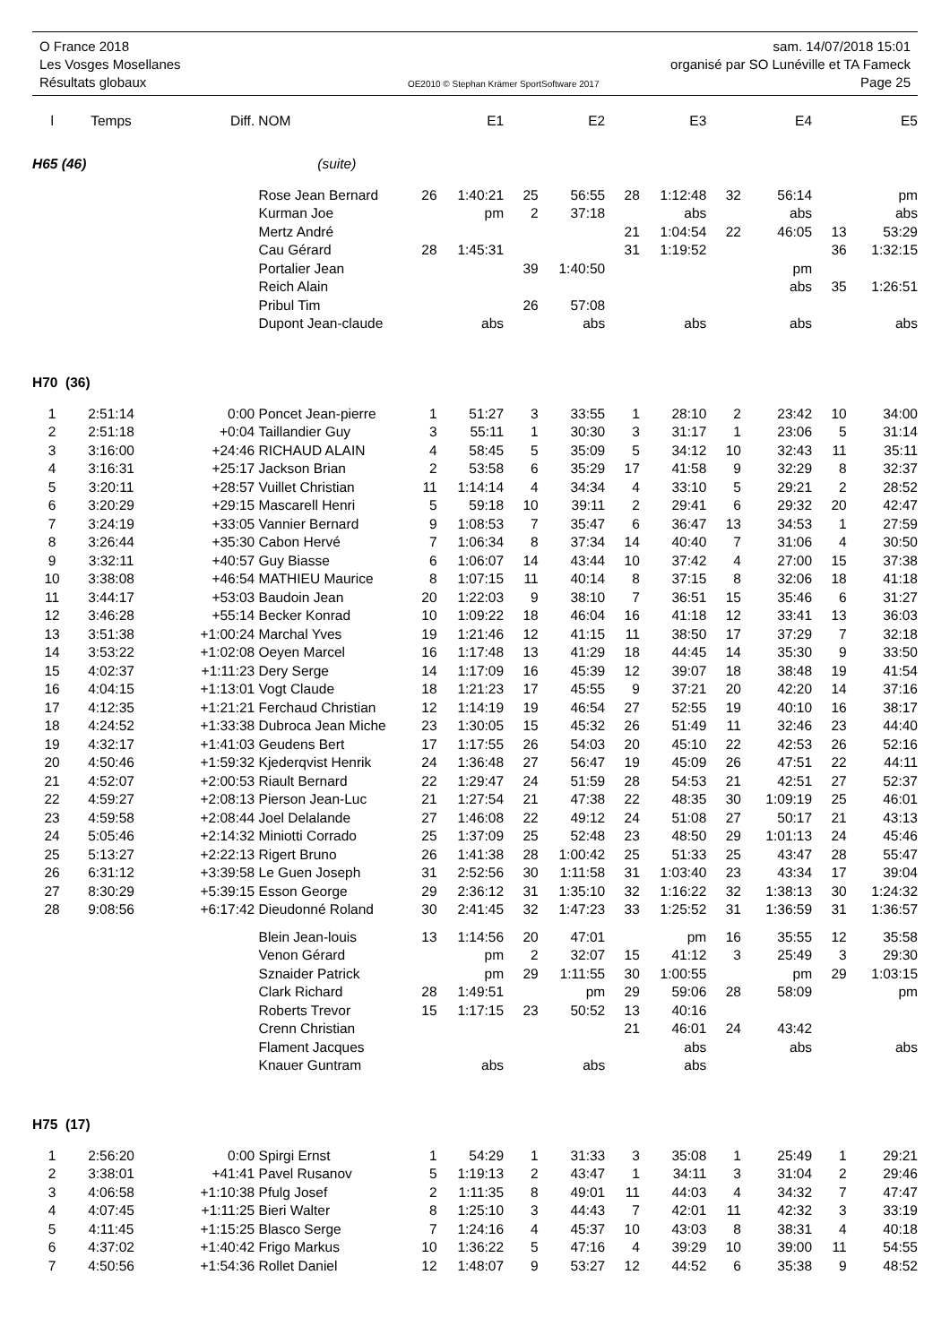O France 2018 sam. 14/07/2018 15:01
Les Vosges Mosellanes organisé par SO Lunéville et TA Fameck
Résultats globaux OE2010 © Stephan Krämer SportSoftware 2017 Page 25
| l | Temps | Diff. | NOM | | E1 | | E2 | | E3 | | E4 | | E5 |
| --- | --- | --- | --- | --- | --- | --- | --- | --- | --- | --- | --- | --- | --- |
| H65 (46) | | | (suite) | | | | | | | | | | |
| | | | Rose Jean Bernard | 26 | 1:40:21 | 25 | 56:55 | 28 | 1:12:48 | 32 | 56:14 | | pm |
| | | | Kurman Joe | | pm | 2 | 37:18 | | abs | | abs | | abs |
| | | | Mertz André | | | | | 21 | 1:04:54 | 22 | 46:05 | 13 | 53:29 |
| | | | Cau Gérard | 28 | 1:45:31 | | | 31 | 1:19:52 | | | 36 | 1:32:15 |
| | | | Portalier Jean | | | 39 | 1:40:50 | | | | pm | | |
| | | | Reich Alain | | | | | | | | abs | 35 | 1:26:51 |
| | | | Pribul Tim | | | 26 | 57:08 | | | | | | |
| | | | Dupont Jean-claude | | abs | | abs | | abs | | abs | | abs |
| H70 (36) | | | | | | | | | | | | | |
| 1 | 2:51:14 | 0:00 | Poncet Jean-pierre | 1 | 51:27 | 3 | 33:55 | 1 | 28:10 | 2 | 23:42 | 10 | 34:00 |
| 2 | 2:51:18 | +0:04 | Taillandier Guy | 3 | 55:11 | 1 | 30:30 | 3 | 31:17 | 1 | 23:06 | 5 | 31:14 |
| 3 | 3:16:00 | +24:46 | RICHAUD ALAIN | 4 | 58:45 | 5 | 35:09 | 5 | 34:12 | 10 | 32:43 | 11 | 35:11 |
| 4 | 3:16:31 | +25:17 | Jackson Brian | 2 | 53:58 | 6 | 35:29 | 17 | 41:58 | 9 | 32:29 | 8 | 32:37 |
| 5 | 3:20:11 | +28:57 | Vuillet Christian | 11 | 1:14:14 | 4 | 34:34 | 4 | 33:10 | 5 | 29:21 | 2 | 28:52 |
| 6 | 3:20:29 | +29:15 | Mascarell Henri | 5 | 59:18 | 10 | 39:11 | 2 | 29:41 | 6 | 29:32 | 20 | 42:47 |
| 7 | 3:24:19 | +33:05 | Vannier Bernard | 9 | 1:08:53 | 7 | 35:47 | 6 | 36:47 | 13 | 34:53 | 1 | 27:59 |
| 8 | 3:26:44 | +35:30 | Cabon Hervé | 7 | 1:06:34 | 8 | 37:34 | 14 | 40:40 | 7 | 31:06 | 4 | 30:50 |
| 9 | 3:32:11 | +40:57 | Guy Biasse | 6 | 1:06:07 | 14 | 43:44 | 10 | 37:42 | 4 | 27:00 | 15 | 37:38 |
| 10 | 3:38:08 | +46:54 | MATHIEU Maurice | 8 | 1:07:15 | 11 | 40:14 | 8 | 37:15 | 8 | 32:06 | 18 | 41:18 |
| 11 | 3:44:17 | +53:03 | Baudoin Jean | 20 | 1:22:03 | 9 | 38:10 | 7 | 36:51 | 15 | 35:46 | 6 | 31:27 |
| 12 | 3:46:28 | +55:14 | Becker Konrad | 10 | 1:09:22 | 18 | 46:04 | 16 | 41:18 | 12 | 33:41 | 13 | 36:03 |
| 13 | 3:51:38 | +1:00:24 | Marchal Yves | 19 | 1:21:46 | 12 | 41:15 | 11 | 38:50 | 17 | 37:29 | 7 | 32:18 |
| 14 | 3:53:22 | +1:02:08 | Oeyen Marcel | 16 | 1:17:48 | 13 | 41:29 | 18 | 44:45 | 14 | 35:30 | 9 | 33:50 |
| 15 | 4:02:37 | +1:11:23 | Dery Serge | 14 | 1:17:09 | 16 | 45:39 | 12 | 39:07 | 18 | 38:48 | 19 | 41:54 |
| 16 | 4:04:15 | +1:13:01 | Vogt Claude | 18 | 1:21:23 | 17 | 45:55 | 9 | 37:21 | 20 | 42:20 | 14 | 37:16 |
| 17 | 4:12:35 | +1:21:21 | Ferchaud Christian | 12 | 1:14:19 | 19 | 46:54 | 27 | 52:55 | 19 | 40:10 | 16 | 38:17 |
| 18 | 4:24:52 | +1:33:38 | Dubroca Jean Miche | 23 | 1:30:05 | 15 | 45:32 | 26 | 51:49 | 11 | 32:46 | 23 | 44:40 |
| 19 | 4:32:17 | +1:41:03 | Geudens Bert | 17 | 1:17:55 | 26 | 54:03 | 20 | 45:10 | 22 | 42:53 | 26 | 52:16 |
| 20 | 4:50:46 | +1:59:32 | Kjederqvist Henrik | 24 | 1:36:48 | 27 | 56:47 | 19 | 45:09 | 26 | 47:51 | 22 | 44:11 |
| 21 | 4:52:07 | +2:00:53 | Riault Bernard | 22 | 1:29:47 | 24 | 51:59 | 28 | 54:53 | 21 | 42:51 | 27 | 52:37 |
| 22 | 4:59:27 | +2:08:13 | Pierson Jean-Luc | 21 | 1:27:54 | 21 | 47:38 | 22 | 48:35 | 30 | 1:09:19 | 25 | 46:01 |
| 23 | 4:59:58 | +2:08:44 | Joel Delalande | 27 | 1:46:08 | 22 | 49:12 | 24 | 51:08 | 27 | 50:17 | 21 | 43:13 |
| 24 | 5:05:46 | +2:14:32 | Miniotti Corrado | 25 | 1:37:09 | 25 | 52:48 | 23 | 48:50 | 29 | 1:01:13 | 24 | 45:46 |
| 25 | 5:13:27 | +2:22:13 | Rigert Bruno | 26 | 1:41:38 | 28 | 1:00:42 | 25 | 51:33 | 25 | 43:47 | 28 | 55:47 |
| 26 | 6:31:12 | +3:39:58 | Le Guen Joseph | 31 | 2:52:56 | 30 | 1:11:58 | 31 | 1:03:40 | 23 | 43:34 | 17 | 39:04 |
| 27 | 8:30:29 | +5:39:15 | Esson George | 29 | 2:36:12 | 31 | 1:35:10 | 32 | 1:16:22 | 32 | 1:38:13 | 30 | 1:24:32 |
| 28 | 9:08:56 | +6:17:42 | Dieudonné Roland | 30 | 2:41:45 | 32 | 1:47:23 | 33 | 1:25:52 | 31 | 1:36:59 | 31 | 1:36:57 |
| | | | Blein Jean-louis | 13 | 1:14:56 | 20 | 47:01 | | pm | 16 | 35:55 | 12 | 35:58 |
| | | | Venon Gérard | | pm | 2 | 32:07 | 15 | 41:12 | 3 | 25:49 | 3 | 29:30 |
| | | | Sznaider Patrick | | pm | 29 | 1:11:55 | 30 | 1:00:55 | | pm | 29 | 1:03:15 |
| | | | Clark Richard | 28 | 1:49:51 | | pm | 29 | 59:06 | 28 | 58:09 | | pm |
| | | | Roberts Trevor | 15 | 1:17:15 | 23 | 50:52 | 13 | 40:16 | | | | |
| | | | Crenn Christian | | | | | 21 | 46:01 | 24 | 43:42 | | |
| | | | Flament Jacques | | | | | | abs | | abs | | abs |
| | | | Knauer Guntram | | abs | | abs | | abs | | | | |
| H75 (17) | | | | | | | | | | | | | |
| 1 | 2:56:20 | 0:00 | Spirgi Ernst | 1 | 54:29 | 1 | 31:33 | 3 | 35:08 | 1 | 25:49 | 1 | 29:21 |
| 2 | 3:38:01 | +41:41 | Pavel Rusanov | 5 | 1:19:13 | 2 | 43:47 | 1 | 34:11 | 3 | 31:04 | 2 | 29:46 |
| 3 | 4:06:58 | +1:10:38 | Pfulg Josef | 2 | 1:11:35 | 8 | 49:01 | 11 | 44:03 | 4 | 34:32 | 7 | 47:47 |
| 4 | 4:07:45 | +1:11:25 | Bieri Walter | 8 | 1:25:10 | 3 | 44:43 | 7 | 42:01 | 11 | 42:32 | 3 | 33:19 |
| 5 | 4:11:45 | +1:15:25 | Blasco Serge | 7 | 1:24:16 | 4 | 45:37 | 10 | 43:03 | 8 | 38:31 | 4 | 40:18 |
| 6 | 4:37:02 | +1:40:42 | Frigo Markus | 10 | 1:36:22 | 5 | 47:16 | 4 | 39:29 | 10 | 39:00 | 11 | 54:55 |
| 7 | 4:50:56 | +1:54:36 | Rollet Daniel | 12 | 1:48:07 | 9 | 53:27 | 12 | 44:52 | 6 | 35:38 | 9 | 48:52 |